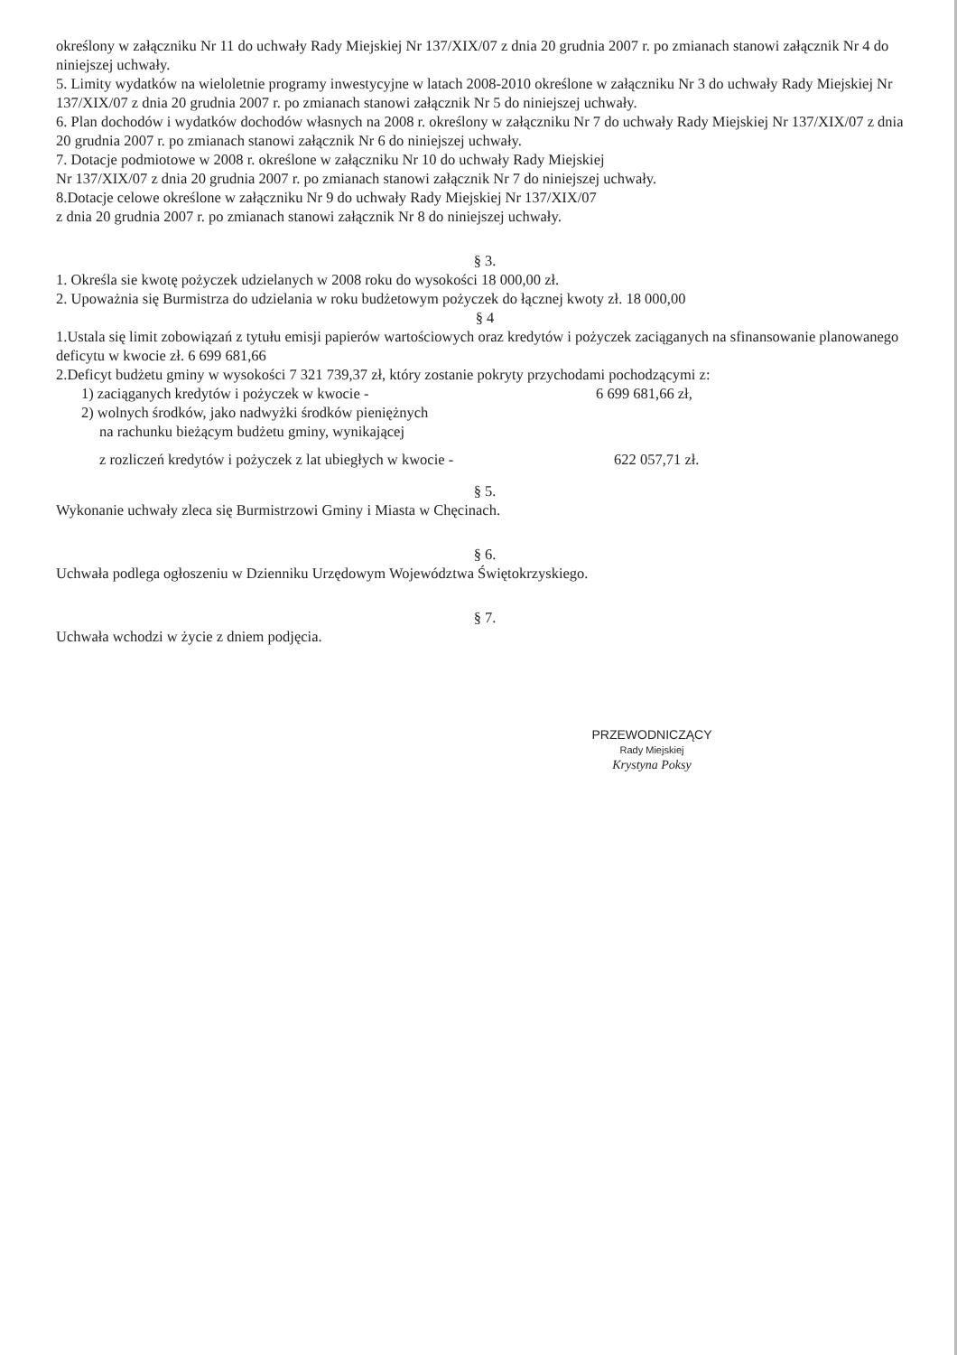określony w załączniku Nr 11 do uchwały Rady Miejskiej Nr 137/XIX/07 z dnia 20 grudnia 2007 r. po zmianach stanowi załącznik Nr 4 do niniejszej uchwały.
5. Limity wydatków na wieloletnie programy inwestycyjne w latach 2008-2010 określone w załączniku Nr 3 do uchwały Rady Miejskiej Nr 137/XIX/07 z dnia 20 grudnia 2007 r. po zmianach stanowi załącznik Nr 5 do niniejszej uchwały.
6. Plan dochodów i wydatków dochodów własnych na 2008 r. określony w załączniku Nr 7 do uchwały Rady Miejskiej Nr 137/XIX/07 z dnia 20 grudnia 2007 r. po zmianach stanowi załącznik Nr 6 do niniejszej uchwały.
7. Dotacje podmiotowe w 2008 r. określone w załączniku Nr 10 do uchwały Rady Miejskiej
Nr 137/XIX/07 z dnia 20 grudnia 2007 r. po zmianach stanowi załącznik Nr 7 do niniejszej uchwały.
8.Dotacje celowe określone w załączniku Nr 9 do uchwały Rady Miejskiej Nr 137/XIX/07
z dnia 20 grudnia 2007 r. po zmianach stanowi załącznik Nr 8 do niniejszej uchwały.
§ 3.
1. Określa sie kwotę pożyczek udzielanych w 2008 roku do wysokości 18 000,00 zł.
2. Upoważnia się Burmistrza do udzielania w roku budżetowym pożyczek do łącznej kwoty zł. 18 000,00
§ 4
1.Ustala się limit zobowiązań z tytułu emisji papierów wartościowych oraz kredytów i pożyczek zaciąganych na sfinansowanie planowanego deficytu w kwocie zł. 6 699 681,66
2.Deficyt budżetu gminy w wysokości 7 321 739,37 zł, który zostanie pokryty przychodami pochodzącymi z:
1) zaciąganych kredytów i pożyczek w kwocie - 6 699 681,66 zł,
2) wolnych środków, jako nadwyżki środków pieniężnych
na rachunku bieżącym budżetu gminy, wynikającej
z rozliczeń kredytów i pożyczek z lat ubiegłych w kwocie - 622 057,71 zł.
§ 5.
Wykonanie uchwały zleca się Burmistrzowi Gminy i Miasta w Chęcinach.
§ 6.
Uchwała podlega ogłoszeniu w Dzienniku Urzędowym Województwa Świętokrzyskiego.
§ 7.
Uchwała wchodzi w życie z dniem podjęcia.
PRZEWODNICZĄCY
Rady Miejskiej
Krystyna Poksy